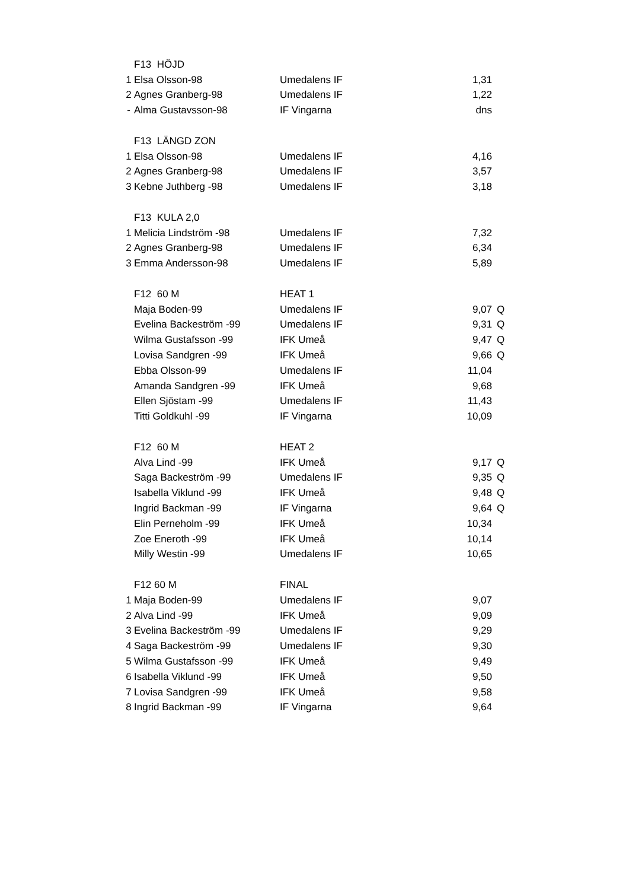| | F13 HÖJD | | | |
| 1 | Elsa Olsson-98 | Umedalens IF | 1,31 | |
| 2 | Agnes Granberg-98 | Umedalens IF | 1,22 | |
| - | Alma Gustavsson-98 | IF Vingarna | dns | |
| | F13 LÄNGD ZON | | | |
| 1 | Elsa Olsson-98 | Umedalens IF | 4,16 | |
| 2 | Agnes Granberg-98 | Umedalens IF | 3,57 | |
| 3 | Kebne Juthberg -98 | Umedalens IF | 3,18 | |
| | F13 KULA 2,0 | | | |
| 1 | Melicia Lindström -98 | Umedalens IF | 7,32 | |
| 2 | Agnes Granberg-98 | Umedalens IF | 6,34 | |
| 3 | Emma Andersson-98 | Umedalens IF | 5,89 | |
| | F12 60 M | HEAT 1 | | |
| | Maja Boden-99 | Umedalens IF | 9,07 | Q |
| | Evelina Backeström -99 | Umedalens IF | 9,31 | Q |
| | Wilma Gustafsson -99 | IFK Umeå | 9,47 | Q |
| | Lovisa Sandgren -99 | IFK Umeå | 9,66 | Q |
| | Ebba Olsson-99 | Umedalens IF | 11,04 | |
| | Amanda Sandgren -99 | IFK Umeå | 9,68 | |
| | Ellen Sjöstam -99 | Umedalens IF | 11,43 | |
| | Titti Goldkuhl -99 | IF Vingarna | 10,09 | |
| | F12 60 M | HEAT 2 | | |
| | Alva Lind -99 | IFK Umeå | 9,17 | Q |
| | Saga Backeström -99 | Umedalens IF | 9,35 | Q |
| | Isabella Viklund -99 | IFK Umeå | 9,48 | Q |
| | Ingrid Backman -99 | IF Vingarna | 9,64 | Q |
| | Elin Perneholm -99 | IFK Umeå | 10,34 | |
| | Zoe Eneroth -99 | IFK Umeå | 10,14 | |
| | Milly Westin -99 | Umedalens IF | 10,65 | |
| | F12 60 M | FINAL | | |
| 1 | Maja Boden-99 | Umedalens IF | 9,07 | |
| 2 | Alva Lind -99 | IFK Umeå | 9,09 | |
| 3 | Evelina Backeström -99 | Umedalens IF | 9,29 | |
| 4 | Saga Backeström -99 | Umedalens IF | 9,30 | |
| 5 | Wilma Gustafsson -99 | IFK Umeå | 9,49 | |
| 6 | Isabella Viklund -99 | IFK Umeå | 9,50 | |
| 7 | Lovisa Sandgren -99 | IFK Umeå | 9,58 | |
| 8 | Ingrid Backman -99 | IF Vingarna | 9,64 | |